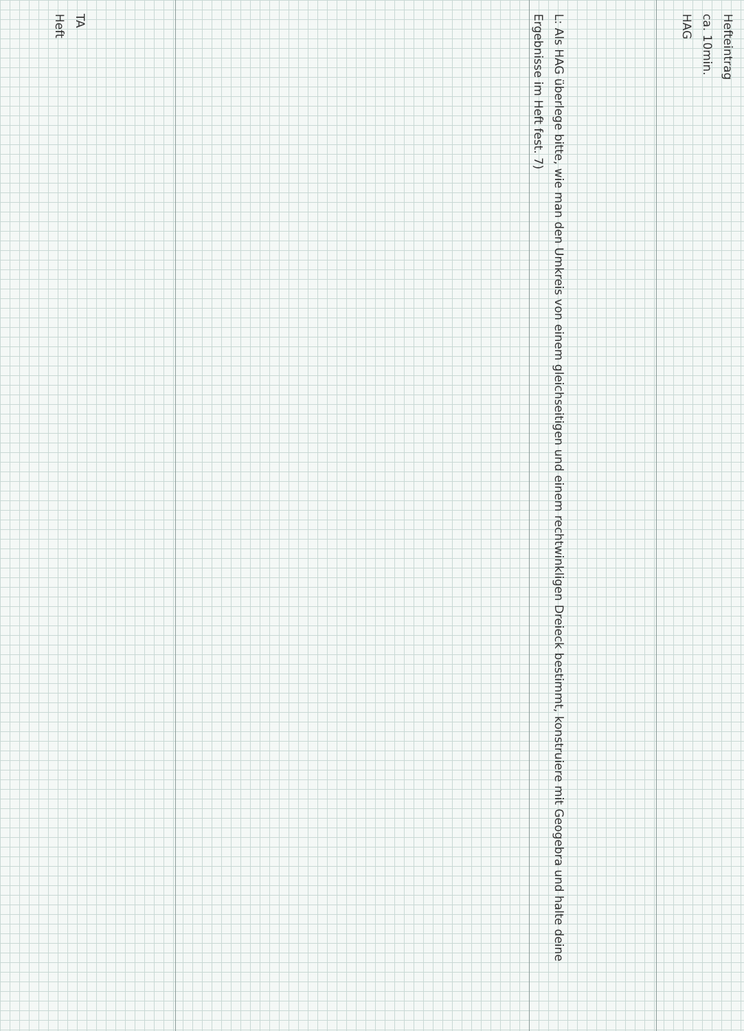Hefteintrag
ca. 10min.
HAG
L: Als HAG überlege bitte, wie man den Umkreis von einem gleichseitigen und einem rechtwinkligen Dreieck bestimmt, konstruiere mit Geogebra und halte deine Ergebnisse im Heft fest. 7)
TA
Heft